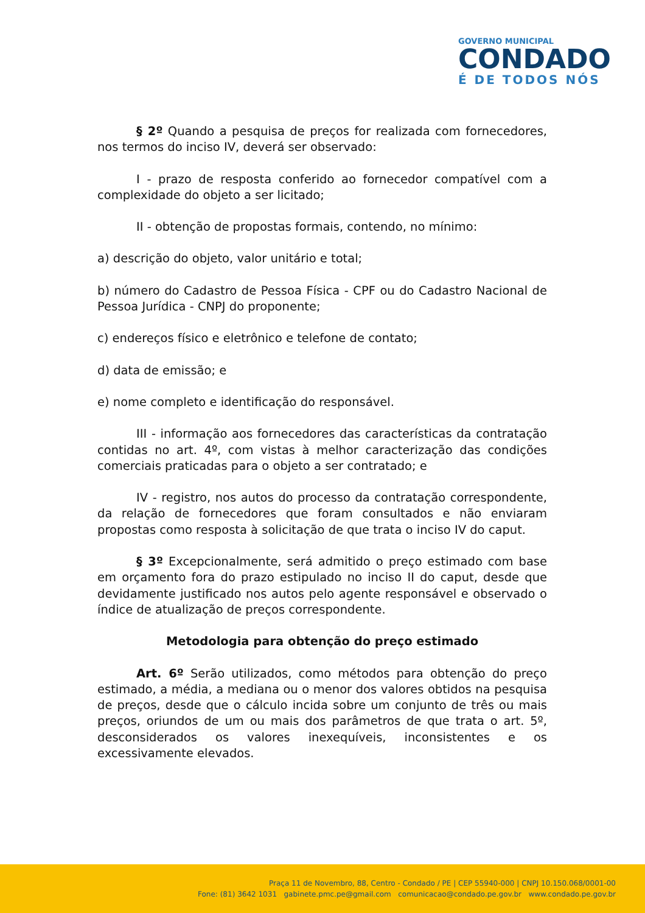GOVERNO MUNICIPAL
CONDADO
É DE TODOS NÓS
§ 2º Quando a pesquisa de preços for realizada com fornecedores, nos termos do inciso IV, deverá ser observado:
I - prazo de resposta conferido ao fornecedor compatível com a complexidade do objeto a ser licitado;
II - obtenção de propostas formais, contendo, no mínimo:
a) descrição do objeto, valor unitário e total;
b) número do Cadastro de Pessoa Física - CPF ou do Cadastro Nacional de Pessoa Jurídica - CNPJ do proponente;
c) endereços físico e eletrônico e telefone de contato;
d) data de emissão; e
e) nome completo e identificação do responsável.
III - informação aos fornecedores das características da contratação contidas no art. 4º, com vistas à melhor caracterização das condições comerciais praticadas para o objeto a ser contratado; e
IV - registro, nos autos do processo da contratação correspondente, da relação de fornecedores que foram consultados e não enviaram propostas como resposta à solicitação de que trata o inciso IV do caput.
§ 3º Excepcionalmente, será admitido o preço estimado com base em orçamento fora do prazo estipulado no inciso II do caput, desde que devidamente justificado nos autos pelo agente responsável e observado o índice de atualização de preços correspondente.
Metodologia para obtenção do preço estimado
Art. 6º Serão utilizados, como métodos para obtenção do preço estimado, a média, a mediana ou o menor dos valores obtidos na pesquisa de preços, desde que o cálculo incida sobre um conjunto de três ou mais preços, oriundos de um ou mais dos parâmetros de que trata o art. 5º, desconsiderados os valores inexequíveis, inconsistentes e os excessivamente elevados.
Praça 11 de Novembro, 88, Centro - Condado / PE | CEP 55940-000 | CNPJ 10.150.068/0001-00
Fone: (81) 3642 1031 gabinete.pmc.pe@gmail.com comunicacao@condado.pe.gov.br www.condado.pe.gov.br